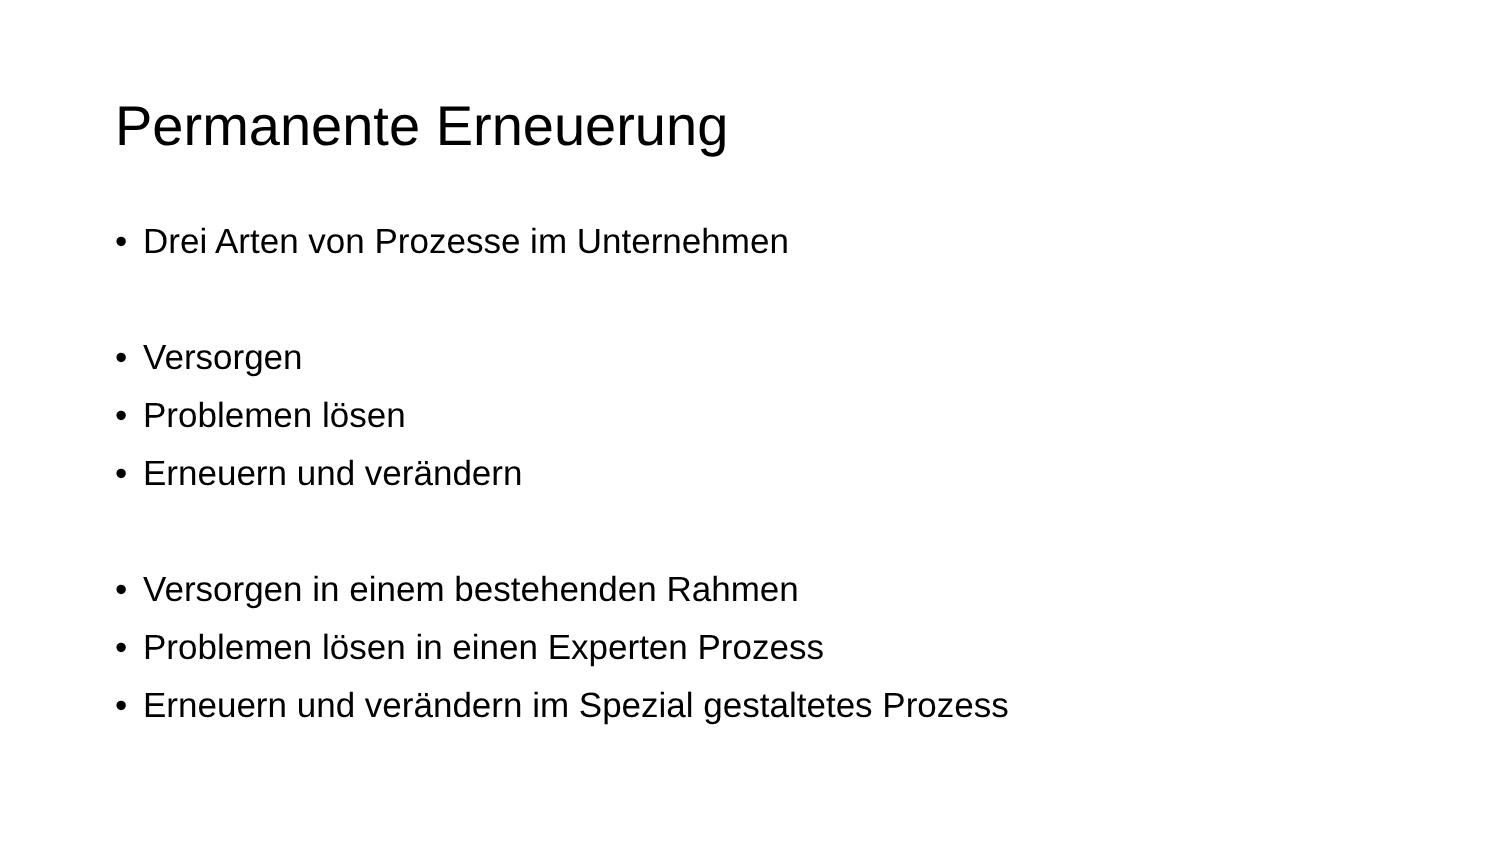Permanente Erneuerung
• Drei Arten von Prozesse im Unternehmen
• Versorgen
• Problemen lösen
• Erneuern und verändern
• Versorgen in einem bestehenden Rahmen
• Problemen lösen in einen Experten Prozess
• Erneuern und verändern im Spezial gestaltetes Prozess